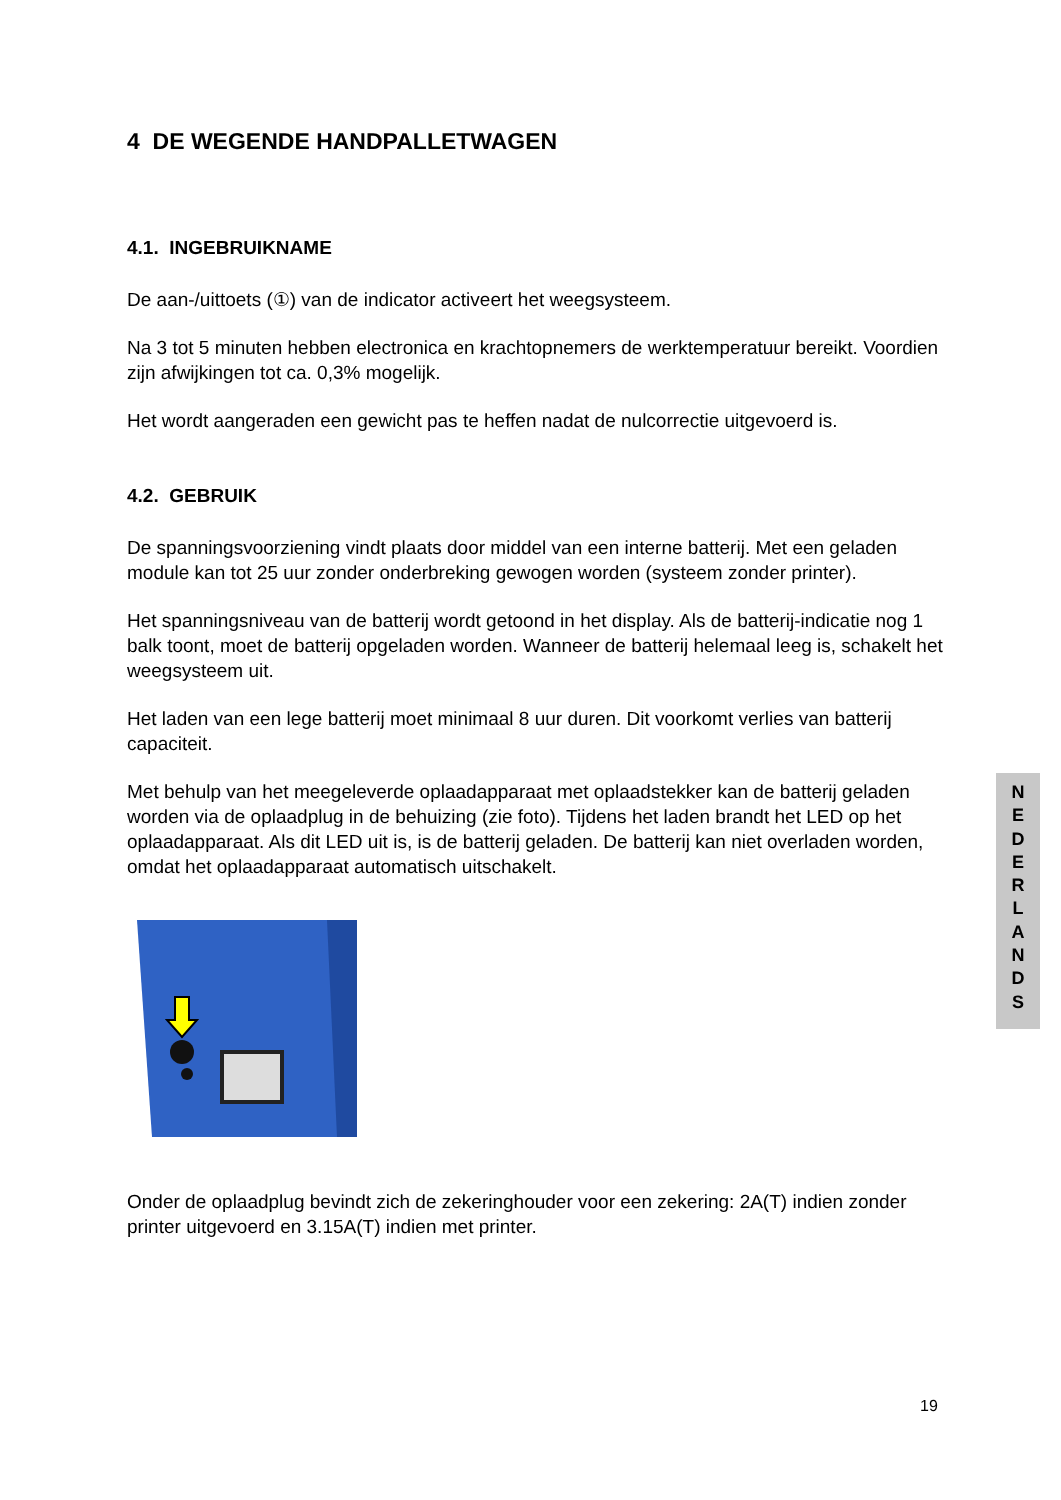4 DE WEGENDE HANDPALLETWAGEN
4.1. INGEBRUIKNAME
De aan-/uittoets (①) van de indicator activeert het weegsysteem.
Na 3 tot 5 minuten hebben electronica en krachtopnemers de werktemperatuur bereikt. Voordien zijn afwijkingen tot ca. 0,3% mogelijk.
Het wordt aangeraden een gewicht pas te heffen nadat de nulcorrectie uitgevoerd is.
4.2. GEBRUIK
De spanningsvoorziening vindt plaats door middel van een interne batterij. Met een geladen module kan tot 25 uur zonder onderbreking gewogen worden (systeem zonder printer).
Het spanningsniveau van de batterij wordt getoond in het display. Als de batterij-indicatie nog 1 balk toont, moet de batterij opgeladen worden. Wanneer de batterij helemaal leeg is, schakelt het weegsysteem uit.
Het laden van een lege batterij moet minimaal 8 uur duren. Dit voorkomt verlies van batterij capaciteit.
Met behulp van het meegeleverde oplaadapparaat met oplaadstekker kan de batterij geladen worden via de oplaadplug in de behuizing (zie foto). Tijdens het laden brandt het LED op het oplaadapparaat. Als dit LED uit is, is de batterij geladen. De batterij kan niet overladen worden, omdat het oplaadapparaat automatisch uitschakelt.
Onder de oplaadplug bevindt zich de zekeringhouder voor een zekering: 2A(T) indien zonder printer uitgevoerd en 3.15A(T) indien met printer.
N
E
D
E
R
L
A
N
D
S
19